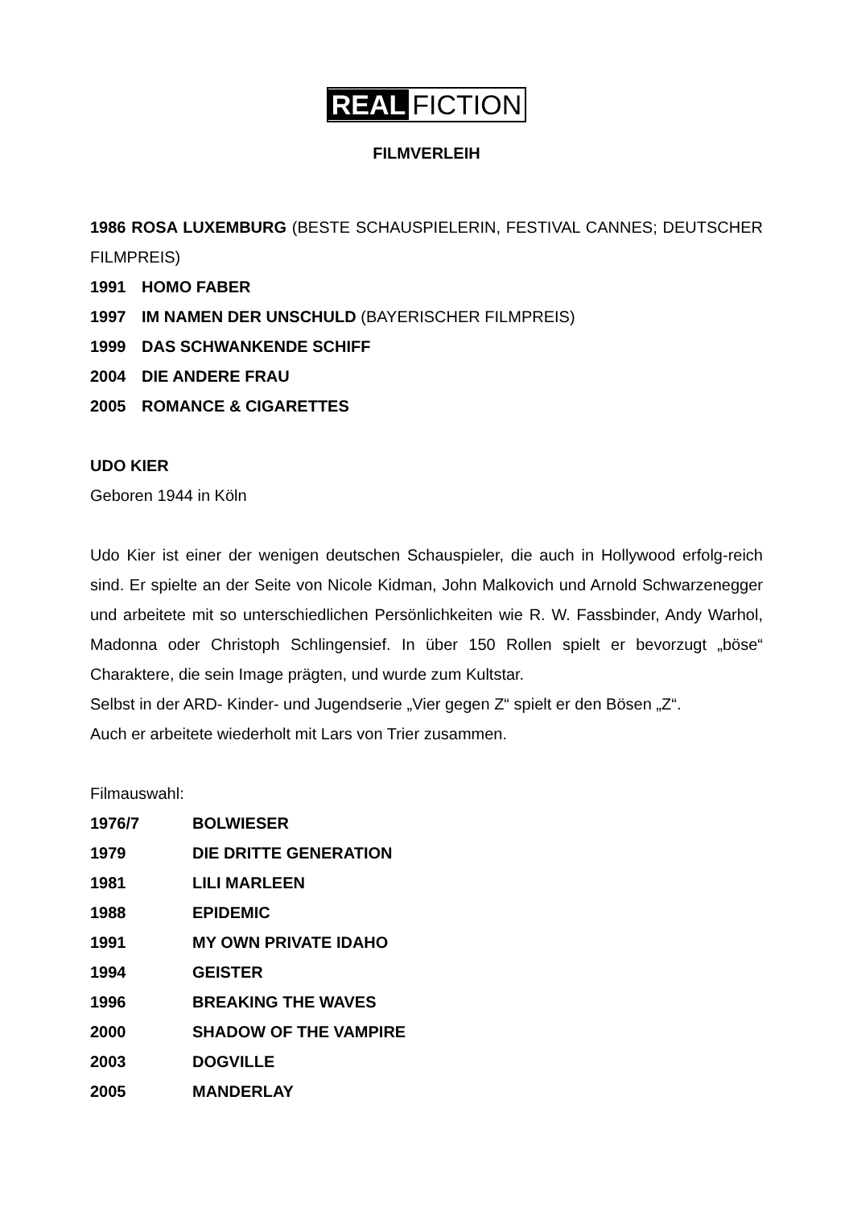REAL FICTION
FILMVERLEIH
1986 ROSA LUXEMBURG (BESTE SCHAUSPIELERIN, FESTIVAL CANNES; DEUTSCHER FILMPREIS)
1991 HOMO FABER
1997 IM NAMEN DER UNSCHULD (BAYERISCHER FILMPREIS)
1999 DAS SCHWANKENDE SCHIFF
2004 DIE ANDERE FRAU
2005 ROMANCE & CIGARETTES
UDO KIER
Geboren 1944 in Köln
Udo Kier ist einer der wenigen deutschen Schauspieler, die auch in Hollywood erfolg-reich sind. Er spielte an der Seite von Nicole Kidman, John Malkovich und Arnold Schwarzenegger und arbeitete mit so unterschiedlichen Persönlichkeiten wie R. W. Fassbinder, Andy Warhol, Madonna oder Christoph Schlingensief. In über 150 Rollen spielt er bevorzugt „böse“ Charaktere, die sein Image prägten, und wurde zum Kultstar.
Selbst in der ARD- Kinder- und Jugendserie „Vier gegen Z“ spielt er den Bösen „Z“.
Auch er arbeitete wiederholt mit Lars von Trier zusammen.
Filmauswahl:
1976/7 BOLWIESER
1979 DIE DRITTE GENERATION
1981 LILI MARLEEN
1988 EPIDEMIC
1991 MY OWN PRIVATE IDAHO
1994 GEISTER
1996 BREAKING THE WAVES
2000 SHADOW OF THE VAMPIRE
2003 DOGVILLE
2005 MANDERLAY